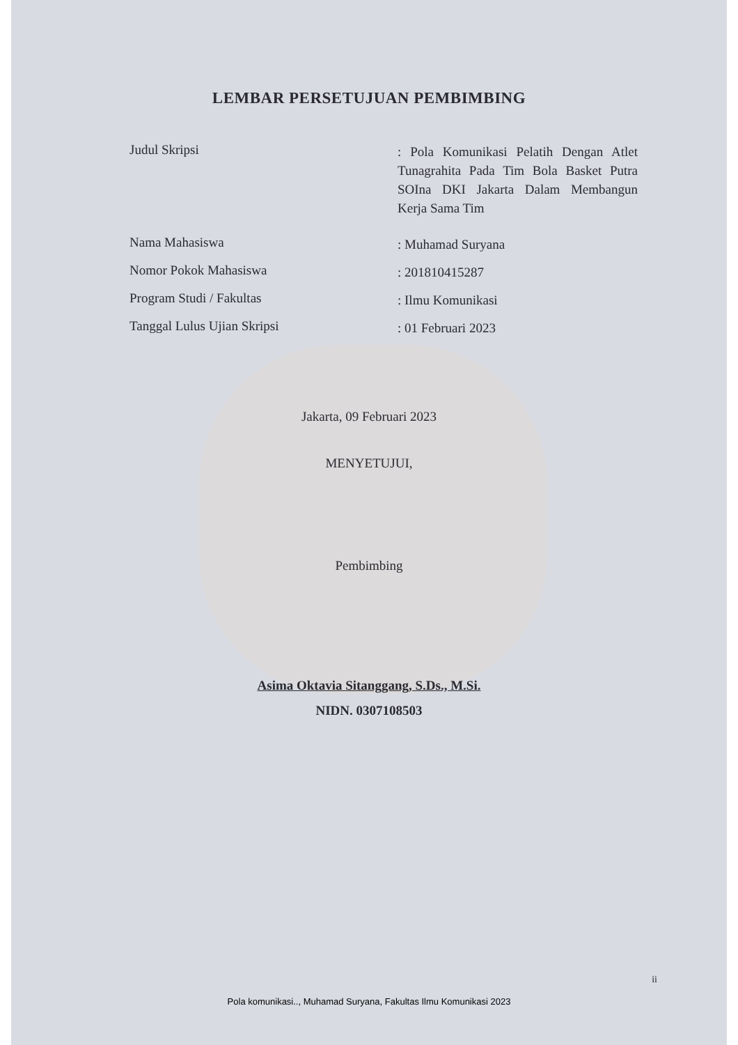LEMBAR PERSETUJUAN PEMBIMBING
Judul Skripsi
: Pola Komunikasi Pelatih Dengan Atlet Tunagrahita Pada Tim Bola Basket Putra SOIna DKI Jakarta Dalam Membangun Kerja Sama Tim
Nama Mahasiswa
: Muhamad Suryana
Nomor Pokok Mahasiswa
: 201810415287
Program Studi / Fakultas
: Ilmu Komunikasi
Tanggal Lulus Ujian Skripsi
: 01 Februari 2023
Jakarta, 09 Februari 2023
MENYETUJUI,
Pembimbing
Asima Oktavia Sitanggang, S.Ds., M.Si.
NIDN. 0307108503
ii
Pola komunikasi.., Muhamad Suryana, Fakultas Ilmu Komunikasi 2023